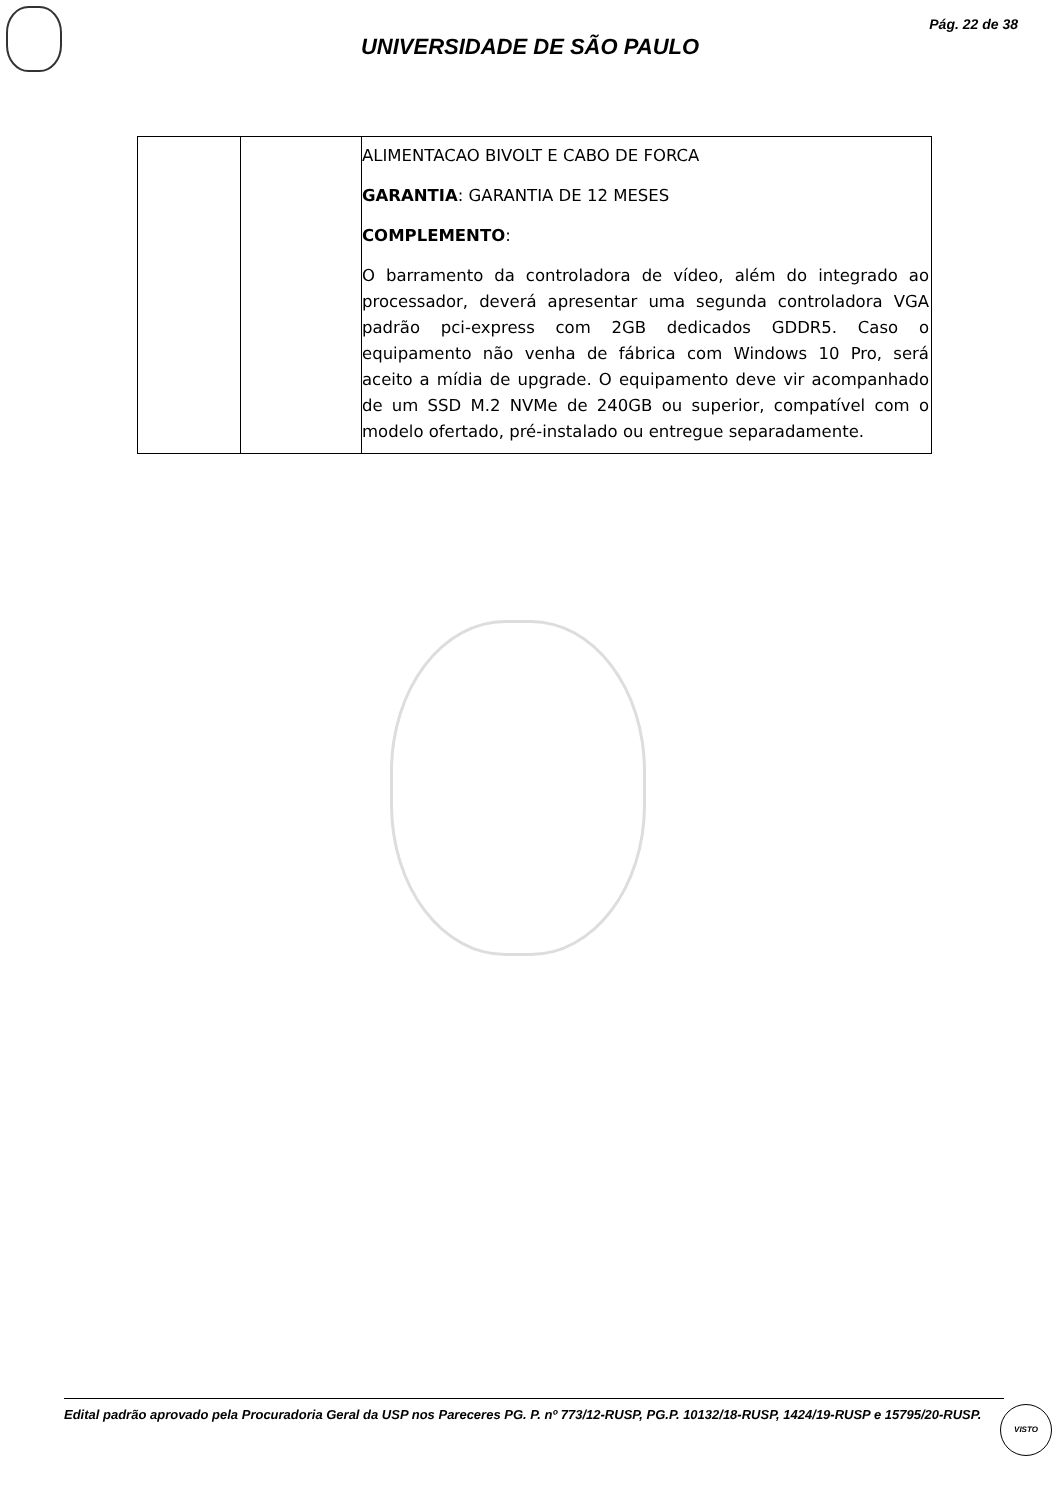Pág. 22 de 38
UNIVERSIDADE DE SÃO PAULO
| | | ALIMENTACAO BIVOLT E CABO DE FORCA GARANTIA : GARANTIA DE 12 MESES COMPLEMENTO : O barramento da controladora de vídeo, além do integrado ao processador, deverá apresentar uma segunda controladora VGA padrão pci-express com 2GB dedicados GDDR5. Caso o equipamento não venha de fábrica com Windows 10 Pro, será aceito a mídia de upgrade. O equipamento deve vir acompanhado de um SSD M.2 NVMe de 240GB ou superior, compatível com o modelo ofertado, pré-instalado ou entregue separadamente. |
Edital padrão aprovado pela Procuradoria Geral da USP nos Pareceres PG. P. nº 773/12-RUSP, PG.P. 10132/18-RUSP, 1424/19-RUSP e 15795/20-RUSP.
VISTO